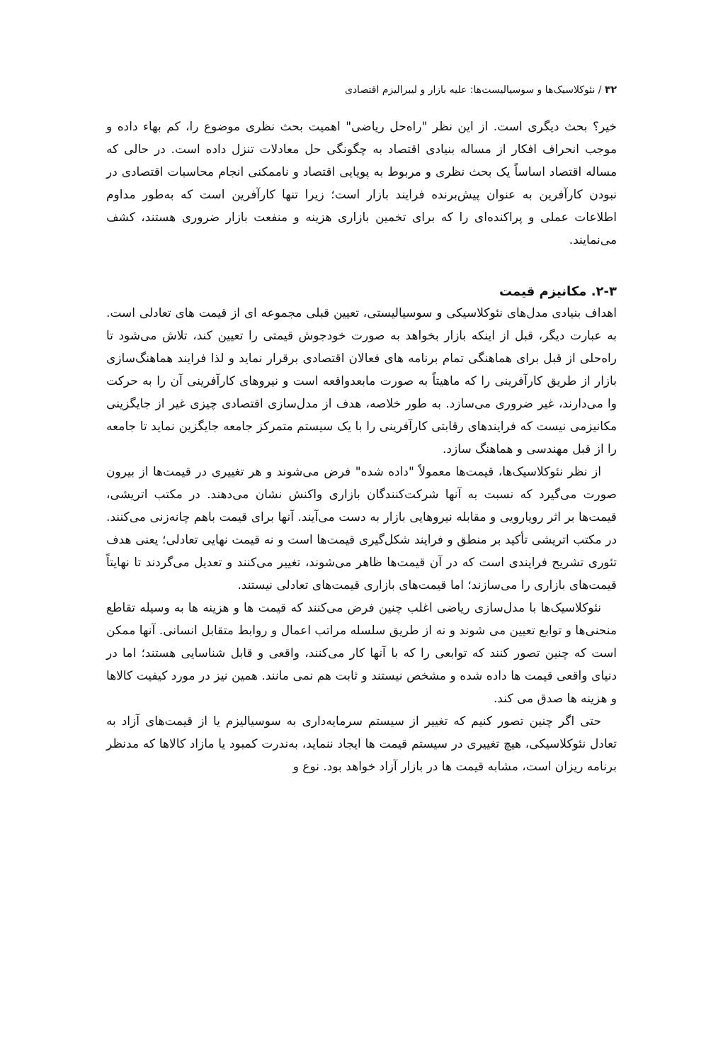۳۲ / نئوکلاسیک‌ها و سوسیالیست‌ها: علیه بازار و لیبرالیزم اقتصادی
خیر؟ بحث دیگری است. از این نظر "راه‌حل ریاضی" اهمیت بحث نظری موضوع را، کم بهاء داده و موجب انحراف افکار از مساله بنیادی اقتصاد به چگونگی حل معادلات تنزل داده است. در حالی که مساله اقتصاد اساساً یک بحث نظری و مربوط به پویایی اقتصاد و ناممکنی انجام محاسبات اقتصادی در نبودن کارآفرین به عنوان پیش‌برنده فرایند بازار است؛ زیرا تنها کارآفرین است که به‌طور مداوم اطلاعات عملی و پراکنده‌ای را که برای تخمین بازاری هزینه و منفعت بازار ضروری هستند، کشف می‌نمایند.
۲-۳. مکانیزم قیمت
اهداف بنیادی مدل‌های نئوکلاسیکی و سوسیالیستی، تعیین قبلی مجموعه ای از قیمت های تعادلی است. به عبارت دیگر، قبل از اینکه بازار بخواهد به صورت خودجوش قیمتی را تعیین کند، تلاش می‌شود تا راه‌حلی از قبل برای هماهنگی تمام برنامه های فعالان اقتصادی برقرار نماید و لذا فرایند هماهنگ‌سازی بازار از طریق کارآفرینی را که ماهیتاً به صورت مابعدواقعه است و نیروهای کارآفرینی آن را به حرکت وا می‌دارند، غیر ضروری می‌سازد. به طور خلاصه، هدف از مدل‌سازی اقتصادی چیزی غیر از جایگزینی مکانیزمی نیست که فرایندهای رقابتی کارآفرینی را با یک سیستم متمرکز جامعه جایگزین نماید تا جامعه را از قبل مهندسی و هماهنگ سازد.
از نظر نئوکلاسیک‌ها، قیمت‌ها معمولاً "داده شده" فرض می‌شوند و هر تغییری در قیمت‌ها از بیرون صورت می‌گیرد که نسبت به آنها شرکت‌کنندگان بازاری واکنش نشان می‌دهند. در مکتب اتریشی، قیمت‌ها بر اثر رویارویی و مقابله نیروهایی بازار به دست می‌آیند. آنها برای قیمت باهم چانه‌زنی می‌کنند. در مکتب اتریشی تأکید بر منطق و فرایند شکل‌گیری قیمت‌ها است و نه قیمت نهایی تعادلی؛ یعنی هدف تئوری تشریح فرایندی است که در آن قیمت‌ها ظاهر می‌شوند، تغییر می‌کنند و تعدیل می‌گردند تا نهایتاً قیمت‌های بازاری را می‌سازند؛ اما قیمت‌های بازاری قیمت‌های تعادلی نیستند.
نئوکلاسیک‌ها با مدل‌سازی ریاضی اغلب چنین فرض می‌کنند که قیمت ها و هزینه ها به وسیله تقاطع منحنی‌ها و توابع تعیین می شوند و نه از طریق سلسله مراتب اعمال و روابط متقابل انسانی. آنها ممکن است که چنین تصور کنند که توابعی را که با آنها کار می‌کنند، واقعی و قابل شناسایی هستند؛ اما در دنیای واقعی قیمت ها داده شده و مشخص نیستند و ثابت هم نمی مانند. همین نیز در مورد کیفیت کالاها و هزینه ها صدق می کند.
حتی اگر چنین تصور کنیم که تغییر از سیستم سرمایه‌داری به سوسیالیزم یا از قیمت‌های آزاد به تعادل نئوکلاسیکی، هیچ تغییری در سیستم قیمت ها ایجاد ننماید، به‌ندرت کمبود یا مازاد کالاها که مدنظر برنامه ریزان است، مشابه قیمت ها در بازار آزاد خواهد بود. نوع و